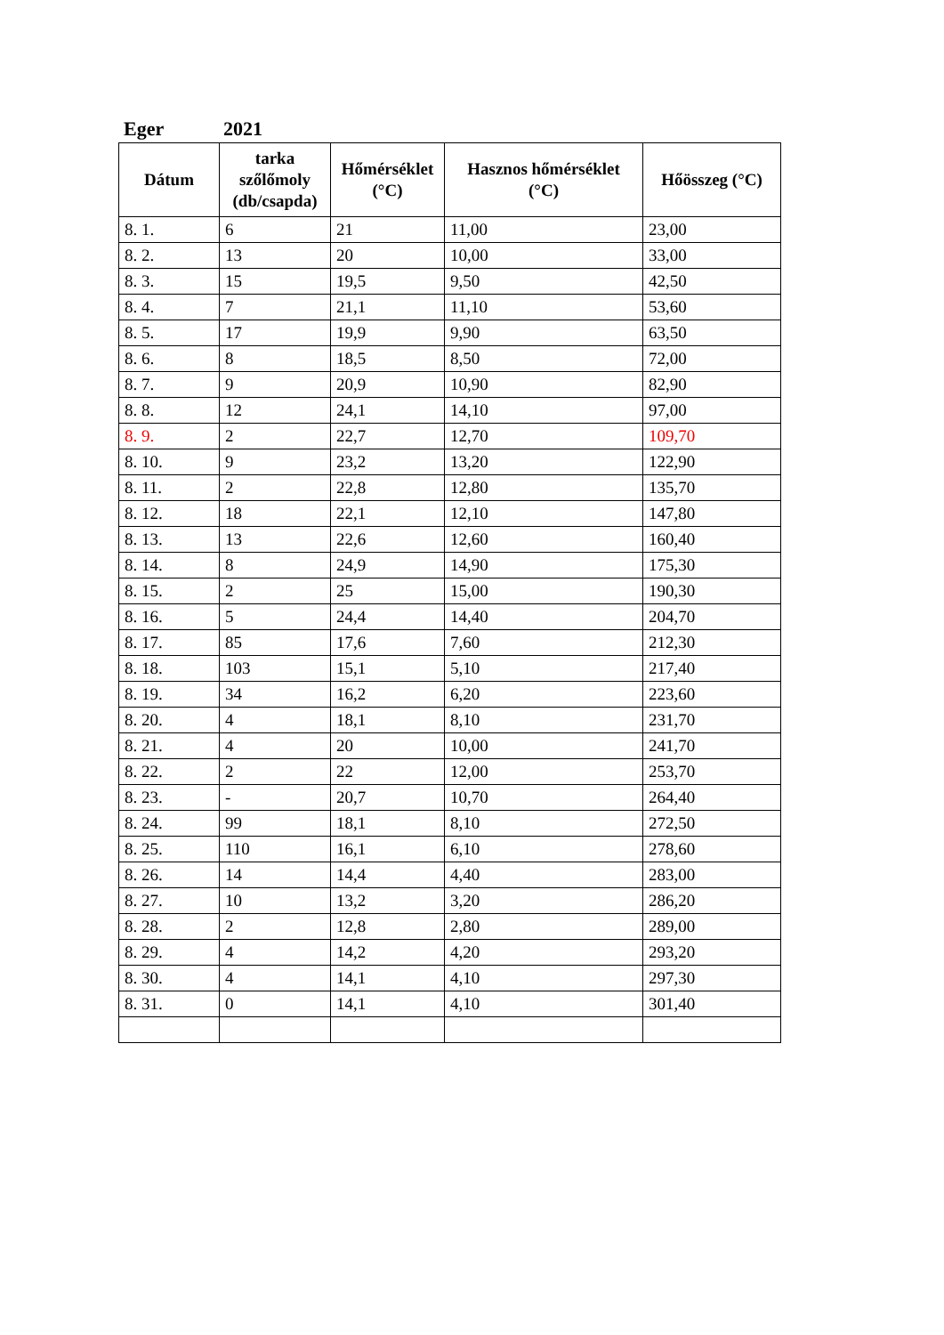Eger 2021
| Dátum | tarka szőlőmoly (db/csapda) | Hőmérséklet (°C) | Hasznos hőmérséklet (°C) | Hőösszeg (°C) |
| --- | --- | --- | --- | --- |
| 8. 1. | 6 | 21 | 11,00 | 23,00 |
| 8. 2. | 13 | 20 | 10,00 | 33,00 |
| 8. 3. | 15 | 19,5 | 9,50 | 42,50 |
| 8. 4. | 7 | 21,1 | 11,10 | 53,60 |
| 8. 5. | 17 | 19,9 | 9,90 | 63,50 |
| 8. 6. | 8 | 18,5 | 8,50 | 72,00 |
| 8. 7. | 9 | 20,9 | 10,90 | 82,90 |
| 8. 8. | 12 | 24,1 | 14,10 | 97,00 |
| 8. 9. | 2 | 22,7 | 12,70 | 109,70 |
| 8. 10. | 9 | 23,2 | 13,20 | 122,90 |
| 8. 11. | 2 | 22,8 | 12,80 | 135,70 |
| 8. 12. | 18 | 22,1 | 12,10 | 147,80 |
| 8. 13. | 13 | 22,6 | 12,60 | 160,40 |
| 8. 14. | 8 | 24,9 | 14,90 | 175,30 |
| 8. 15. | 2 | 25 | 15,00 | 190,30 |
| 8. 16. | 5 | 24,4 | 14,40 | 204,70 |
| 8. 17. | 85 | 17,6 | 7,60 | 212,30 |
| 8. 18. | 103 | 15,1 | 5,10 | 217,40 |
| 8. 19. | 34 | 16,2 | 6,20 | 223,60 |
| 8. 20. | 4 | 18,1 | 8,10 | 231,70 |
| 8. 21. | 4 | 20 | 10,00 | 241,70 |
| 8. 22. | 2 | 22 | 12,00 | 253,70 |
| 8. 23. | - | 20,7 | 10,70 | 264,40 |
| 8. 24. | 99 | 18,1 | 8,10 | 272,50 |
| 8. 25. | 110 | 16,1 | 6,10 | 278,60 |
| 8. 26. | 14 | 14,4 | 4,40 | 283,00 |
| 8. 27. | 10 | 13,2 | 3,20 | 286,20 |
| 8. 28. | 2 | 12,8 | 2,80 | 289,00 |
| 8. 29. | 4 | 14,2 | 4,20 | 293,20 |
| 8. 30. | 4 | 14,1 | 4,10 | 297,30 |
| 8. 31. | 0 | 14,1 | 4,10 | 301,40 |